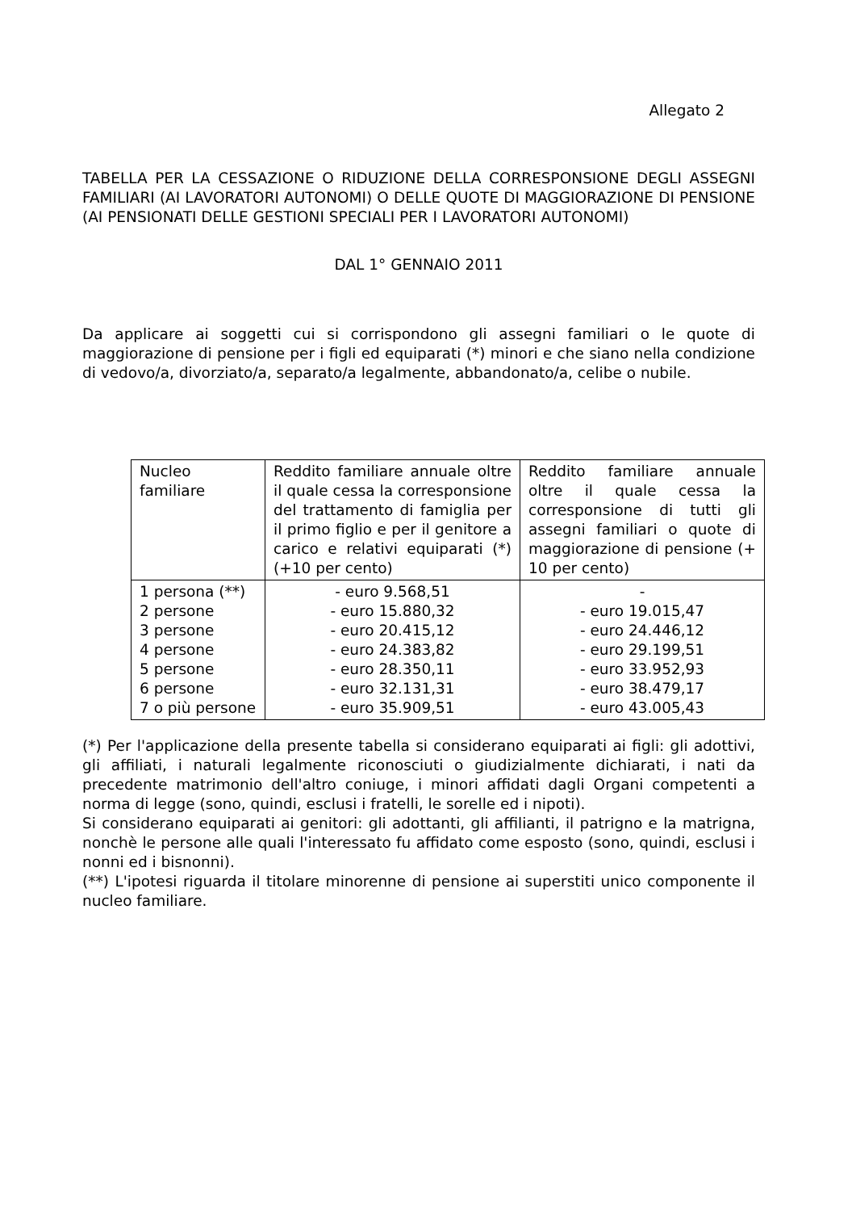Allegato 2
TABELLA PER LA CESSAZIONE O RIDUZIONE DELLA CORRESPONSIONE DEGLI ASSEGNI FAMILIARI (AI LAVORATORI AUTONOMI) O DELLE QUOTE DI MAGGIORAZIONE DI PENSIONE (AI PENSIONATI DELLE GESTIONI SPECIALI PER I LAVORATORI AUTONOMI)
DAL 1° GENNAIO 2011
Da applicare ai soggetti cui si corrispondono gli assegni familiari o le quote di maggiorazione di pensione per i figli ed equiparati (*) minori e che siano nella condizione di vedovo/a, divorziato/a, separato/a legalmente, abbandonato/a, celibe o nubile.
| Nucleo familiare | Reddito familiare annuale oltre il quale cessa la corresponsione del trattamento di famiglia per il primo figlio e per il genitore a carico e relativi equiparati (*) (+10 per cento) | Reddito familiare annuale oltre il quale cessa la corresponsione di tutti gli assegni familiari o quote di maggiorazione di pensione (+ 10 per cento) |
| 1 persona (**) 2 persone 3 persone 4 persone 5 persone 6 persone 7 o più persone | - euro 9.568,51 - euro 15.880,32 - euro 20.415,12 - euro 24.383,82 - euro 28.350,11 - euro 32.131,31 - euro 35.909,51 | - - euro 19.015,47 - euro 24.446,12 - euro 29.199,51 - euro 33.952,93 - euro 38.479,17 - euro 43.005,43 |
(*) Per l'applicazione della presente tabella si considerano equiparati ai figli: gli adottivi, gli affiliati, i naturali legalmente riconosciuti o giudizialmente dichiarati, i nati da precedente matrimonio dell'altro coniuge, i minori affidati dagli Organi competenti a norma di legge (sono, quindi, esclusi i fratelli, le sorelle ed i nipoti).
Si considerano equiparati ai genitori: gli adottanti, gli affilianti, il patrigno e la matrigna, nonchè le persone alle quali l'interessato fu affidato come esposto (sono, quindi, esclusi i nonni ed i bisnonni).
(**) L'ipotesi riguarda il titolare minorenne di pensione ai superstiti unico componente il nucleo familiare.